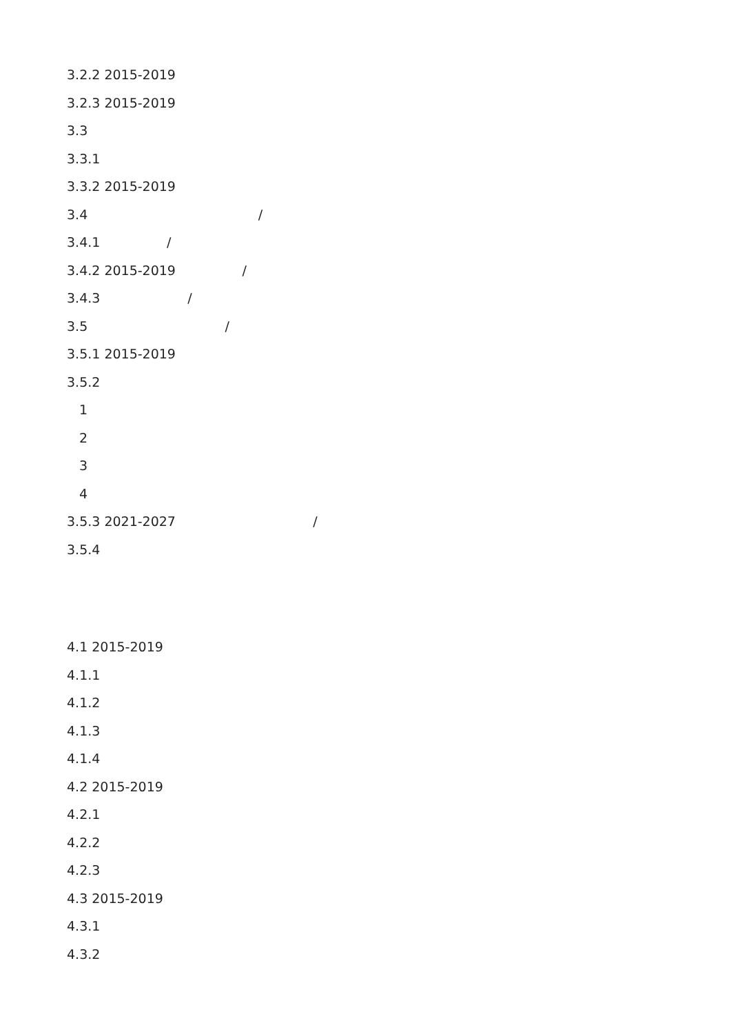3.2.2 2015-2019
3.2.3 2015-2019
3.3
3.3.1
3.3.2 2015-2019
3.4 /
3.4.1 /
3.4.2 2015-2019 /
3.4.3 /
3.5 /
3.5.1 2015-2019
3.5.2
1
2
3
4
3.5.3 2021-2027 /
3.5.4
4.1 2015-2019
4.1.1
4.1.2
4.1.3
4.1.4
4.2 2015-2019
4.2.1
4.2.2
4.2.3
4.3 2015-2019
4.3.1
4.3.2